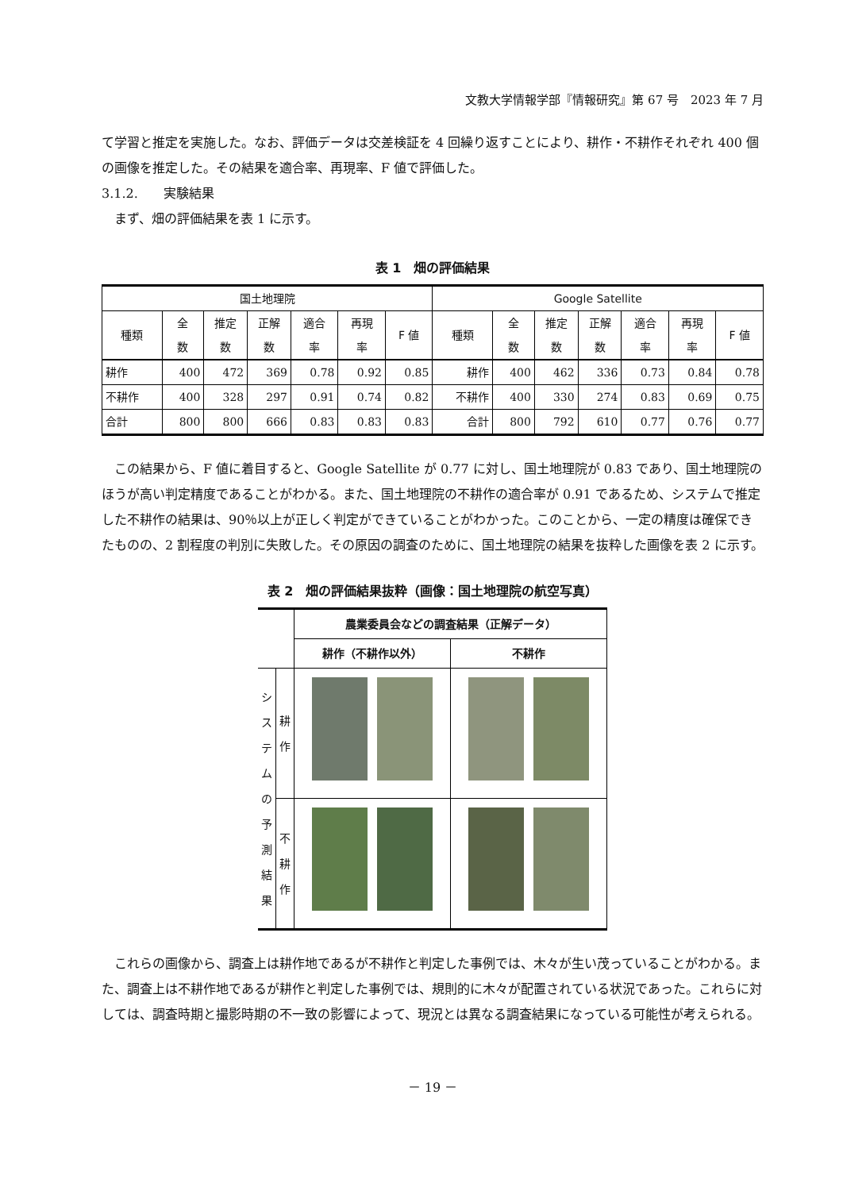文教大学情報学部『情報研究』第 67 号　2023 年 7 月
て学習と推定を実施した。なお、評価データは交差検証を 4 回繰り返すことにより、耕作・不耕作それぞれ 400 個の画像を推定した。その結果を適合率、再現率、F 値で評価した。
3.1.2.　　実験結果
　まず、畑の評価結果を表 1 に示す。
表 1　畑の評価結果
| 国土地理院 | | | | | | | Google Satellite | | | | | | |
| --- | --- | --- | --- | --- | --- | --- | --- | --- | --- | --- | --- | --- | --- |
| 種類 | 全 数 | 推定 数 | 正解 数 | 適合 率 | 再現 率 | F 値 | 種類 | 全 数 | 推定 数 | 正解 数 | 適合 率 | 再現 率 | F 値 |
| 耕作 | 400 | 472 | 369 | 0.78 | 0.92 | 0.85 | 耕作 | 400 | 462 | 336 | 0.73 | 0.84 | 0.78 |
| 不耕作 | 400 | 328 | 297 | 0.91 | 0.74 | 0.82 | 不耕作 | 400 | 330 | 274 | 0.83 | 0.69 | 0.75 |
| 合計 | 800 | 800 | 666 | 0.83 | 0.83 | 0.83 | 合計 | 800 | 792 | 610 | 0.77 | 0.76 | 0.77 |
　この結果から、F 値に着目すると、Google Satellite が 0.77 に対し、国土地理院が 0.83 であり、国土地理院のほうが高い判定精度であることがわかる。また、国土地理院の不耕作の適合率が 0.91 であるため、システムで推定した不耕作の結果は、90％以上が正しく判定ができていることがわかった。このことから、一定の精度は確保できたものの、2 割程度の判別に失敗した。その原因の調査のために、国土地理院の結果を抜粋した画像を表 2 に示す。
表 2　畑の評価結果抜粋（画像：国土地理院の航空写真）
| | | 農業委員会などの調査結果（正解データ） | |
| --- | --- | --- | --- |
| | | 耕作（不耕作以外） | 不耕作 |
| シ ス テ ム の 予 測 結 果 | 耕 作 | | |
| | 不 耕 作 | | |
　これらの画像から、調査上は耕作地であるが不耕作と判定した事例では、木々が生い茂っていることがわかる。また、調査上は不耕作地であるが耕作と判定した事例では、規則的に木々が配置されている状況であった。これらに対しては、調査時期と撮影時期の不一致の影響によって、現況とは異なる調査結果になっている可能性が考えられる。
－ 19 －